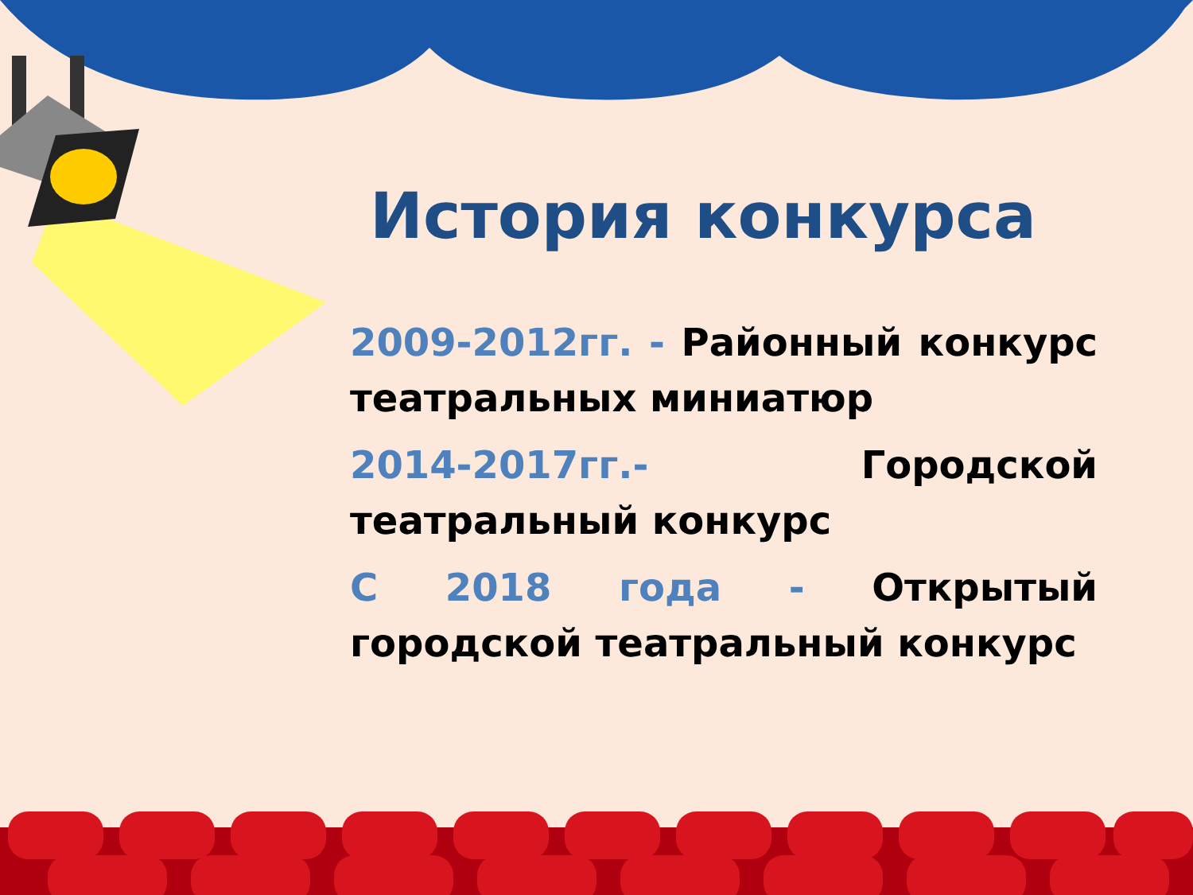История конкурса
2009-2012гг. - Районный конкурс театральных миниатюр
2014-2017гг.- Городской театральный конкурс
С 2018 года - Открытый городской театральный конкурс